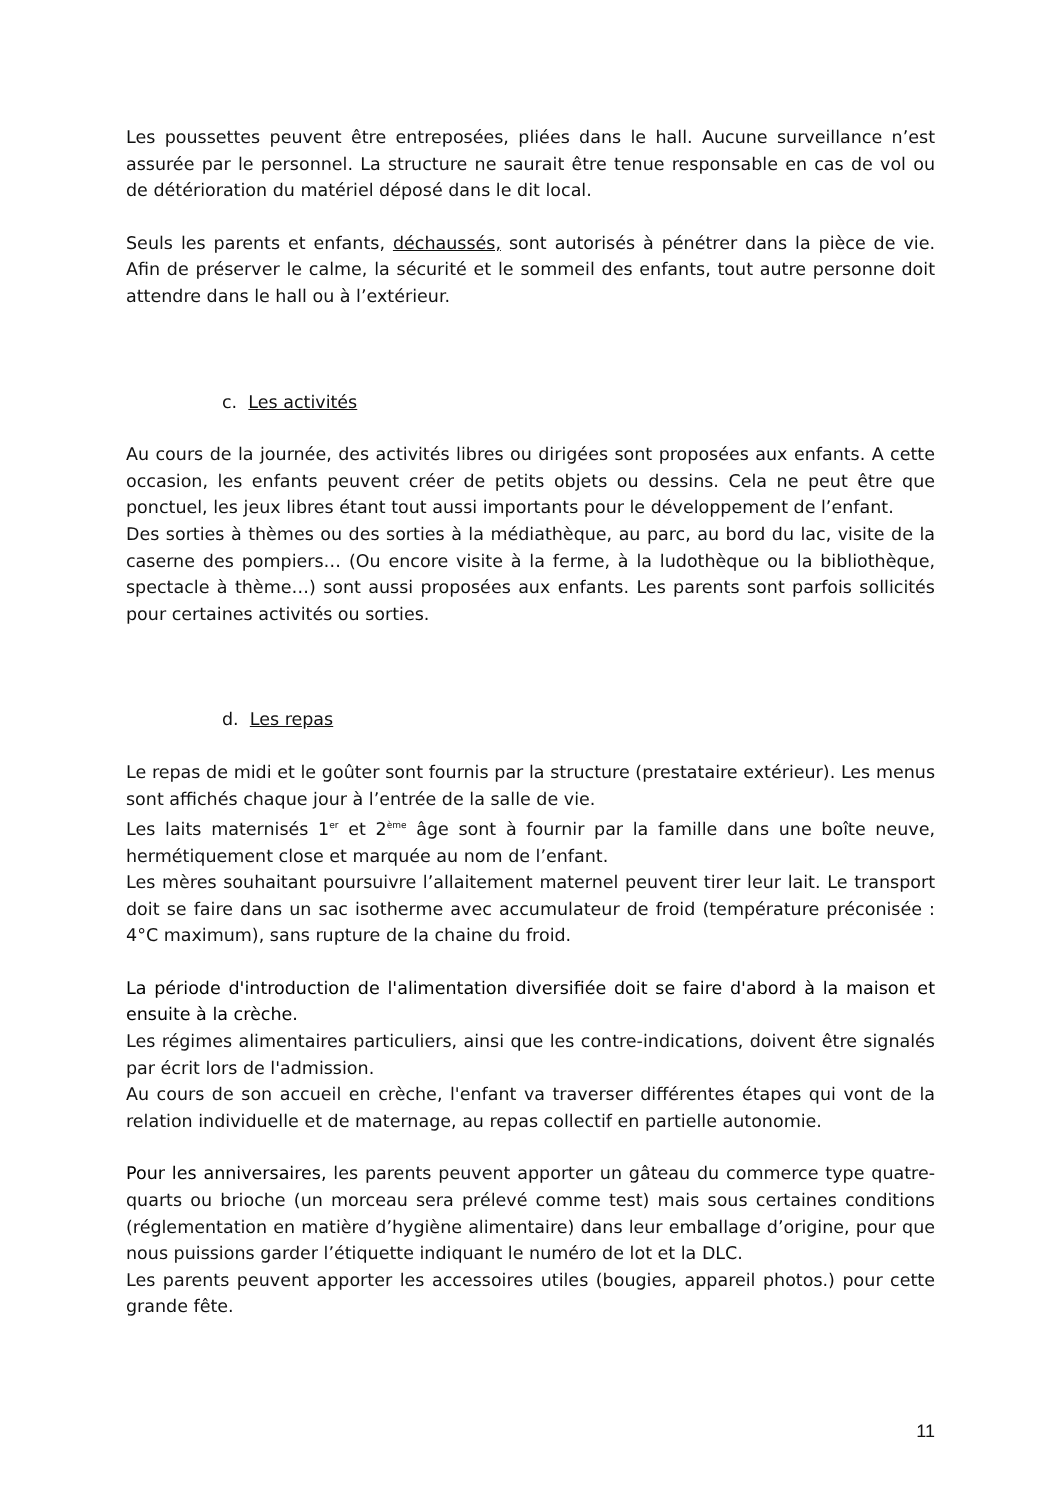Les poussettes peuvent être entreposées, pliées dans le hall. Aucune surveillance n’est assurée par le personnel. La structure ne saurait être tenue responsable en cas de vol ou de détérioration du matériel déposé dans le dit local.
Seuls les parents et enfants, déchaussés, sont autorisés à pénétrer dans la pièce de vie. Afin de préserver le calme, la sécurité et le sommeil des enfants, tout autre personne doit attendre dans le hall ou à l’extérieur.
c. Les activités
Au cours de la journée, des activités libres ou dirigées sont proposées aux enfants. A cette occasion, les enfants peuvent créer de petits objets ou dessins. Cela ne peut être que ponctuel, les jeux libres étant tout aussi importants pour le développement de l’enfant.
Des sorties à thèmes ou des sorties à la médiathèque, au parc, au bord du lac, visite de la caserne des pompiers… (Ou encore visite à la ferme, à la ludothèque ou la bibliothèque, spectacle à thème…) sont aussi proposées aux enfants. Les parents sont parfois sollicités pour certaines activités ou sorties.
d. Les repas
Le repas de midi et le goûter sont fournis par la structure (prestataire extérieur). Les menus sont affichés chaque jour à l’entrée de la salle de vie.
Les laits maternisés 1<sup>er</sup> et 2<sup>ème</sup> âge sont à fournir par la famille dans une boîte neuve, hermétiquement close et marquée au nom de l’enfant.
Les mères souhaitant poursuivre l’allaitement maternel peuvent tirer leur lait. Le transport doit se faire dans un sac isotherme avec accumulateur de froid (température préconisée : 4°C maximum), sans rupture de la chaine du froid.
La période d'introduction de l'alimentation diversifiée doit se faire d'abord à la maison et ensuite à la crèche.
Les régimes alimentaires particuliers, ainsi que les contre-indications, doivent être signalés par écrit lors de l'admission.
Au cours de son accueil en crèche, l'enfant va traverser différentes étapes qui vont de la relation individuelle et de maternage, au repas collectif en partielle autonomie.
Pour les anniversaires, les parents peuvent apporter un gâteau du commerce type quatre-quarts ou brioche (un morceau sera prélevé comme test) mais sous certaines conditions (réglementation en matière d’hygiène alimentaire) dans leur emballage d’origine, pour que nous puissions garder l’étiquette indiquant le numéro de lot et la DLC.
Les parents peuvent apporter les accessoires utiles (bougies, appareil photos.) pour cette grande fête.
11